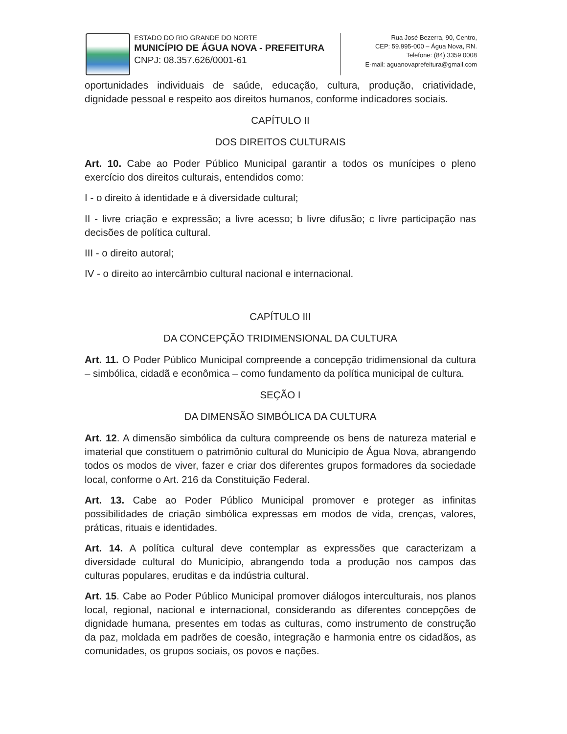ESTADO DO RIO GRANDE DO NORTE
MUNICÍPIO DE ÁGUA NOVA - PREFEITURA
CNPJ: 08.357.626/0001-61
Rua José Bezerra, 90, Centro,
CEP: 59.995-000 – Água Nova, RN.
Telefone: (84) 3359 0008
E-mail: aguanovaprefeitura@gmail.com
oportunidades individuais de saúde, educação, cultura, produção, criatividade, dignidade pessoal e respeito aos direitos humanos, conforme indicadores sociais.
CAPÍTULO II
DOS DIREITOS CULTURAIS
Art. 10. Cabe ao Poder Público Municipal garantir a todos os munícipes o pleno exercício dos direitos culturais, entendidos como:
I - o direito à identidade e à diversidade cultural;
II - livre criação e expressão; a livre acesso; b livre difusão; c livre participação nas decisões de política cultural.
III - o direito autoral;
IV - o direito ao intercâmbio cultural nacional e internacional.
CAPÍTULO III
DA CONCEPÇÃO TRIDIMENSIONAL DA CULTURA
Art. 11. O Poder Público Municipal compreende a concepção tridimensional da cultura – simbólica, cidadã e econômica – como fundamento da política municipal de cultura.
SEÇÃO I
DA DIMENSÃO SIMBÓLICA DA CULTURA
Art. 12. A dimensão simbólica da cultura compreende os bens de natureza material e imaterial que constituem o patrimônio cultural do Município de Água Nova, abrangendo todos os modos de viver, fazer e criar dos diferentes grupos formadores da sociedade local, conforme o Art. 216 da Constituição Federal.
Art. 13. Cabe ao Poder Público Municipal promover e proteger as infinitas possibilidades de criação simbólica expressas em modos de vida, crenças, valores, práticas, rituais e identidades.
Art. 14. A política cultural deve contemplar as expressões que caracterizam a diversidade cultural do Município, abrangendo toda a produção nos campos das culturas populares, eruditas e da indústria cultural.
Art. 15. Cabe ao Poder Público Municipal promover diálogos interculturais, nos planos local, regional, nacional e internacional, considerando as diferentes concepções de dignidade humana, presentes em todas as culturas, como instrumento de construção da paz, moldada em padrões de coesão, integração e harmonia entre os cidadãos, as comunidades, os grupos sociais, os povos e nações.